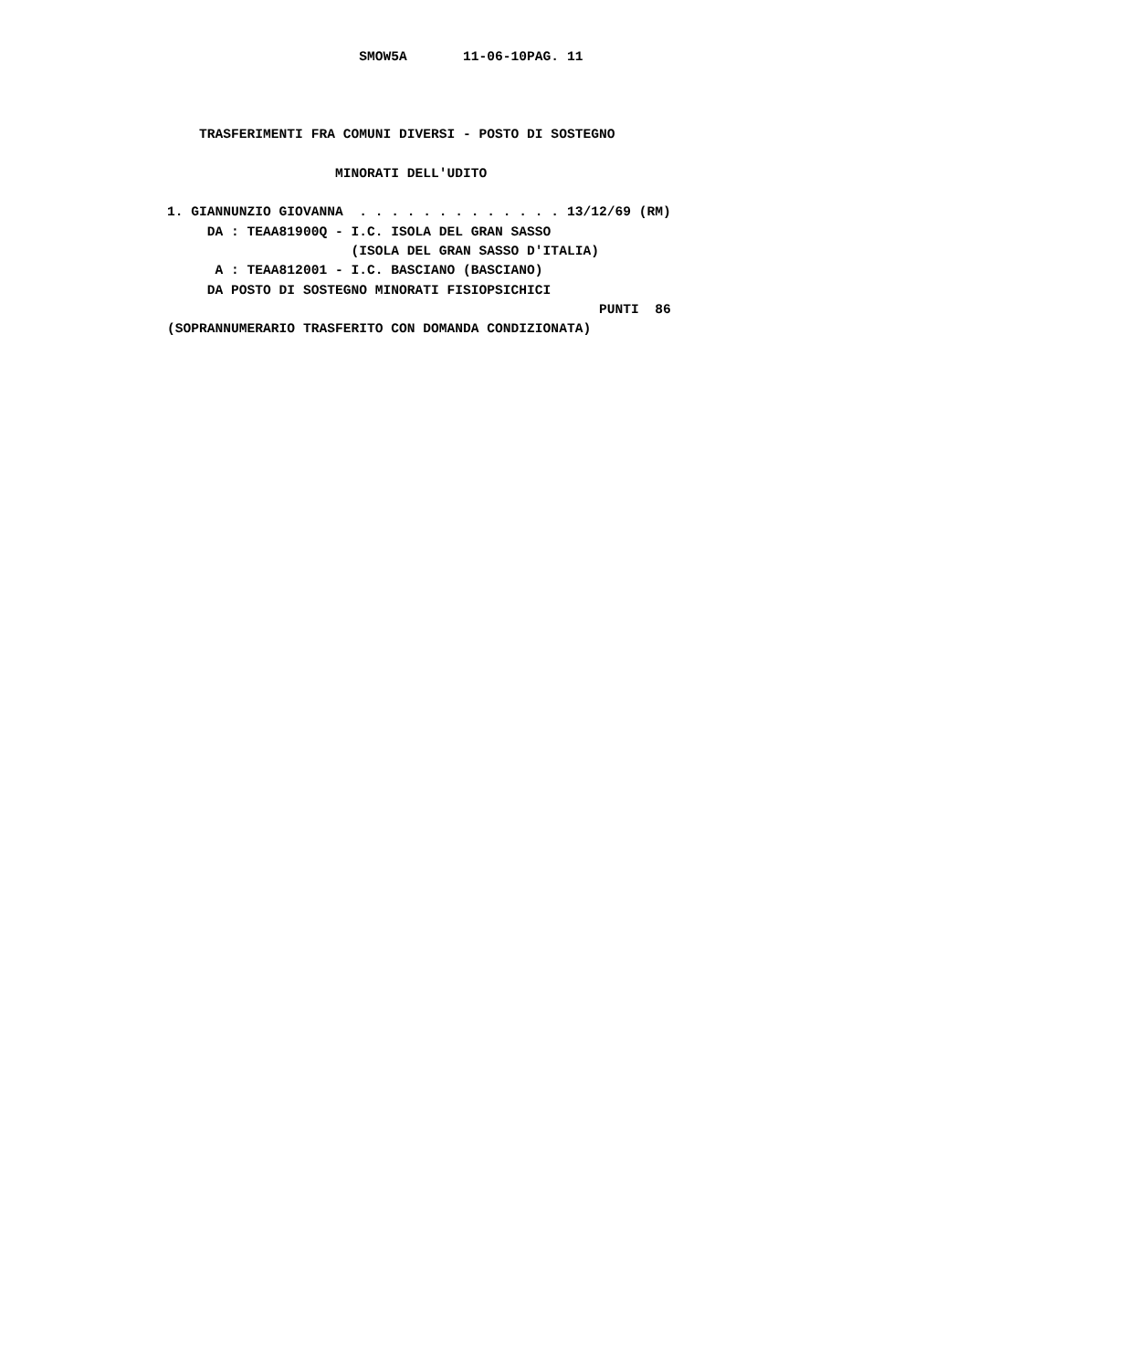SMOW5A       11-06-10PAG. 11



    TRASFERIMENTI FRA COMUNI DIVERSI - POSTO DI SOSTEGNO

                     MINORATI DELL'UDITO

1. GIANNUNZIO GIOVANNA  . . . . . . . . . . . . . 13/12/69 (RM)
     DA : TEAA81900Q - I.C. ISOLA DEL GRAN SASSO
                       (ISOLA DEL GRAN SASSO D'ITALIA)
      A : TEAA812001 - I.C. BASCIANO (BASCIANO)
     DA POSTO DI SOSTEGNO MINORATI FISIOPSICHICI
                                                      PUNTI  86
(SOPRANNUMERARIO TRASFERITO CON DOMANDA CONDIZIONATA)